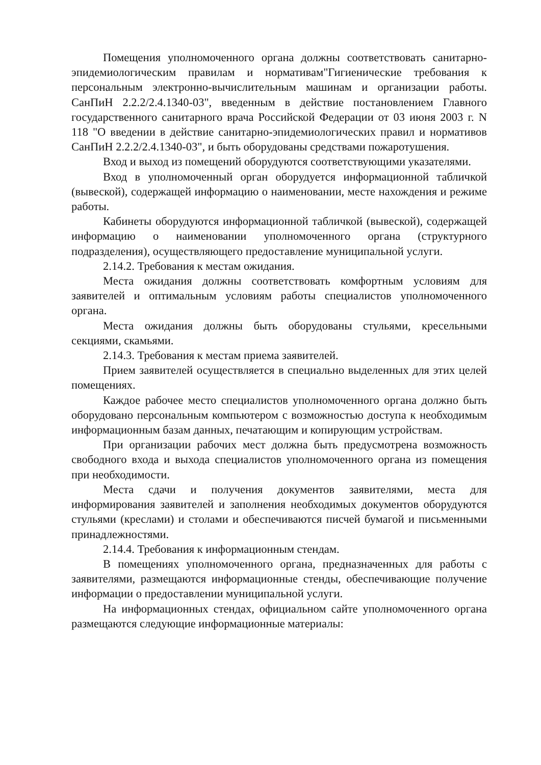Помещения уполномоченного органа должны соответствовать санитарно-эпидемиологическим правилам и нормативам"Гигиенические требования к персональным электронно-вычислительным машинам и организации работы. СанПиН 2.2.2/2.4.1340-03", введенным в действие постановлением Главного государственного санитарного врача Российской Федерации от 03 июня 2003 г. N 118 "О введении в действие санитарно-эпидемиологических правил и нормативов СанПиН 2.2.2/2.4.1340-03", и быть оборудованы средствами пожаротушения.
Вход и выход из помещений оборудуются соответствующими указателями.
Вход в уполномоченный орган оборудуется информационной табличкой (вывеской), содержащей информацию о наименовании, месте нахождения и режиме работы.
Кабинеты оборудуются информационной табличкой (вывеской), содержащей информацию о наименовании уполномоченного органа (структурного подразделения), осуществляющего предоставление муниципальной услуги.
2.14.2. Требования к местам ожидания.
Места ожидания должны соответствовать комфортным условиям для заявителей и оптимальным условиям работы специалистов уполномоченного органа.
Места ожидания должны быть оборудованы стульями, кресельными секциями, скамьями.
2.14.3. Требования к местам приема заявителей.
Прием заявителей осуществляется в специально выделенных для этих целей помещениях.
Каждое рабочее место специалистов уполномоченного органа должно быть оборудовано персональным компьютером с возможностью доступа к необходимым информационным базам данных, печатающим и копирующим устройствам.
При организации рабочих мест должна быть предусмотрена возможность свободного входа и выхода специалистов уполномоченного органа из помещения при необходимости.
Места сдачи и получения документов заявителями, места для информирования заявителей и заполнения необходимых документов оборудуются стульями (креслами) и столами и обеспечиваются писчей бумагой и письменными принадлежностями.
2.14.4. Требования к информационным стендам.
В помещениях уполномоченного органа, предназначенных для работы с заявителями, размещаются информационные стенды, обеспечивающие получение информации о предоставлении муниципальной услуги.
На информационных стендах, официальном сайте уполномоченного органа размещаются следующие информационные материалы: